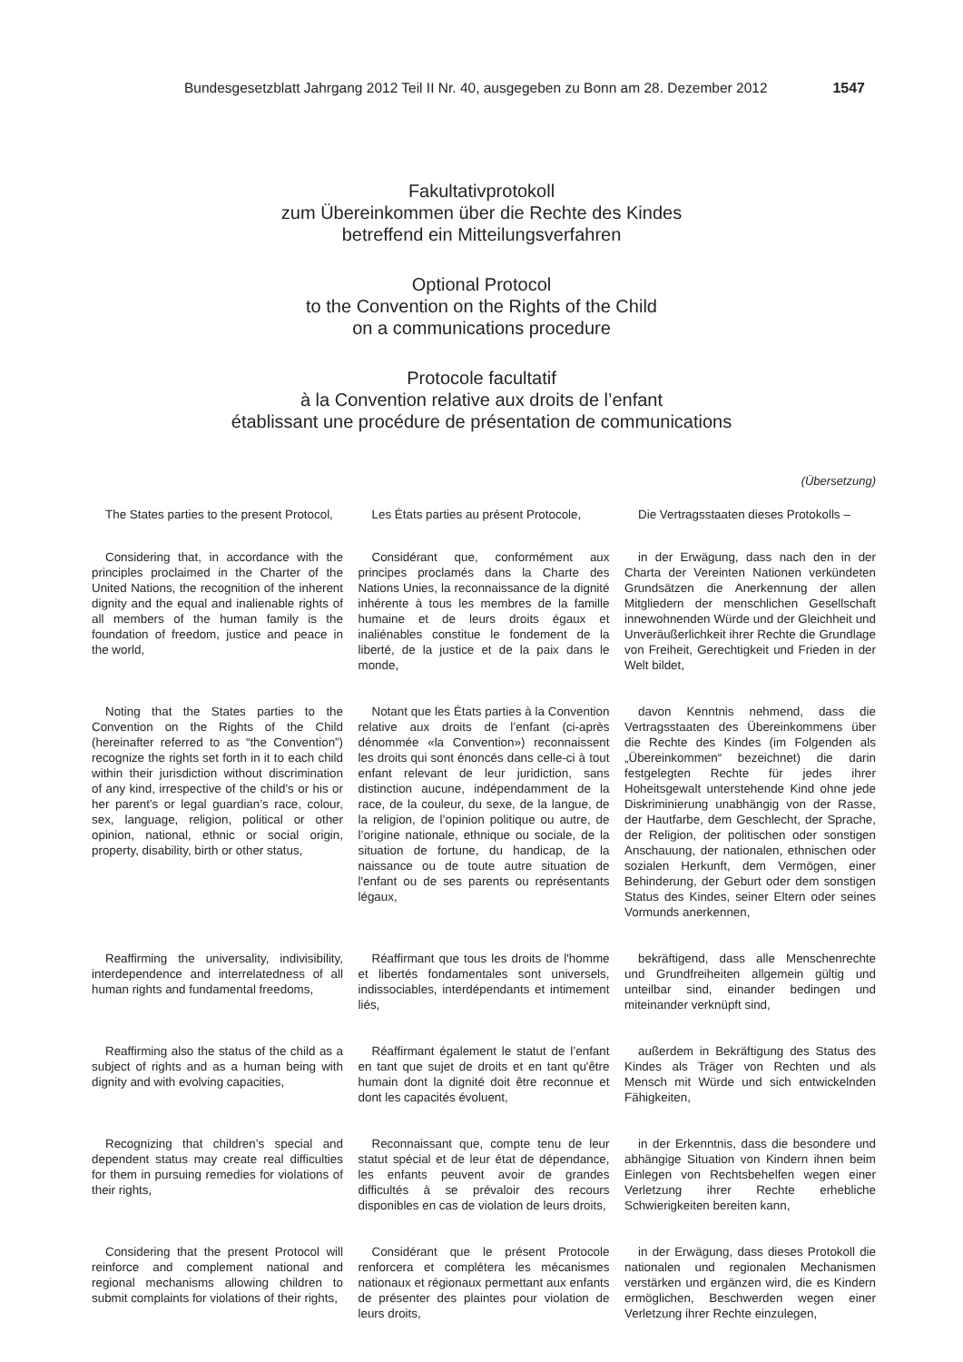Bundesgesetzblatt Jahrgang 2012 Teil II Nr. 40, ausgegeben zu Bonn am 28. Dezember 2012 1547
Fakultativprotokoll
zum Übereinkommen über die Rechte des Kindes
betreffend ein Mitteilungsverfahren
Optional Protocol
to the Convention on the Rights of the Child
on a communications procedure
Protocole facultatif
à la Convention relative aux droits de l’enfant
établissant une procédure de présentation de communications
(Übersetzung)
The States parties to the present Protocol,
Les États parties au présent Protocole,
Die Vertragsstaaten dieses Protokolls –
Considering that, in accordance with the principles proclaimed in the Charter of the United Nations, the recognition of the inherent dignity and the equal and inalienable rights of all members of the human family is the foundation of freedom, justice and peace in the world,
Considérant que, conformément aux principes proclamés dans la Charte des Nations Unies, la reconnaissance de la dignité inhérente à tous les membres de la famille humaine et de leurs droits égaux et inaliénables constitue le fondement de la liberté, de la justice et de la paix dans le monde,
in der Erwägung, dass nach den in der Charta der Vereinten Nationen verkündeten Grundsätzen die Anerkennung der allen Mitgliedern der menschlichen Gesellschaft innewohnenden Würde und der Gleichheit und Unveräußerlichkeit ihrer Rechte die Grundlage von Freiheit, Gerechtigkeit und Frieden in der Welt bildet,
Noting that the States parties to the Convention on the Rights of the Child (hereinafter referred to as “the Convention”) recognize the rights set forth in it to each child within their jurisdiction without discrimination of any kind, irrespective of the child’s or his or her parent’s or legal guardian’s race, colour, sex, language, religion, political or other opinion, national, ethnic or social origin, property, disability, birth or other status,
Notant que les États parties à la Convention relative aux droits de l’enfant (ci-après dénommée «la Convention») reconnaissent les droits qui sont énoncés dans celle-ci à tout enfant relevant de leur juridiction, sans distinction aucune, indépendamment de la race, de la couleur, du sexe, de la langue, de la religion, de l’opinion politique ou autre, de l’origine nationale, ethnique ou sociale, de la situation de fortune, du handicap, de la naissance ou de toute autre situation de l'enfant ou de ses parents ou représentants légaux,
davon Kenntnis nehmend, dass die Vertragsstaaten des Übereinkommens über die Rechte des Kindes (im Folgenden als „Übereinkommen“ bezeichnet) die darin festgelegten Rechte für jedes ihrer Hoheitsgewalt unterstehende Kind ohne jede Diskriminierung unabhängig von der Rasse, der Hautfarbe, dem Geschlecht, der Sprache, der Religion, der politischen oder sonstigen Anschauung, der nationalen, ethnischen oder sozialen Herkunft, dem Vermögen, einer Behinderung, der Geburt oder dem sonstigen Status des Kindes, seiner Eltern oder seines Vormunds anerkennen,
Reaffirming the universality, indivisibility, interdependence and interrelatedness of all human rights and fundamental freedoms,
Réaffirmant que tous les droits de l'homme et libertés fondamentales sont universels, indissociables, interdépendants et intimement liés,
bekräftigend, dass alle Menschenrechte und Grundfreiheiten allgemein gültig und unteilbar sind, einander bedingen und miteinander verknüpft sind,
Reaffirming also the status of the child as a subject of rights and as a human being with dignity and with evolving capacities,
Réaffirmant également le statut de l’enfant en tant que sujet de droits et en tant qu'être humain dont la dignité doit être reconnue et dont les capacités évoluent,
außerdem in Bekräftigung des Status des Kindes als Träger von Rechten und als Mensch mit Würde und sich entwickelnden Fähigkeiten,
Recognizing that children’s special and dependent status may create real difficulties for them in pursuing remedies for violations of their rights,
Reconnaissant que, compte tenu de leur statut spécial et de leur état de dépendance, les enfants peuvent avoir de grandes difficultés à se prévaloir des recours disponibles en cas de violation de leurs droits,
in der Erkenntnis, dass die besondere und abhängige Situation von Kindern ihnen beim Einlegen von Rechtsbehelfen wegen einer Verletzung ihrer Rechte erhebliche Schwierigkeiten bereiten kann,
Considering that the present Protocol will reinforce and complement national and regional mechanisms allowing children to submit complaints for violations of their rights,
Considérant que le présent Protocole renforcera et complétera les mécanismes nationaux et régionaux permettant aux enfants de présenter des plaintes pour violation de leurs droits,
in der Erwägung, dass dieses Protokoll die nationalen und regionalen Mechanismen verstärken und ergänzen wird, die es Kindern ermöglichen, Beschwerden wegen einer Verletzung ihrer Rechte einzulegen,